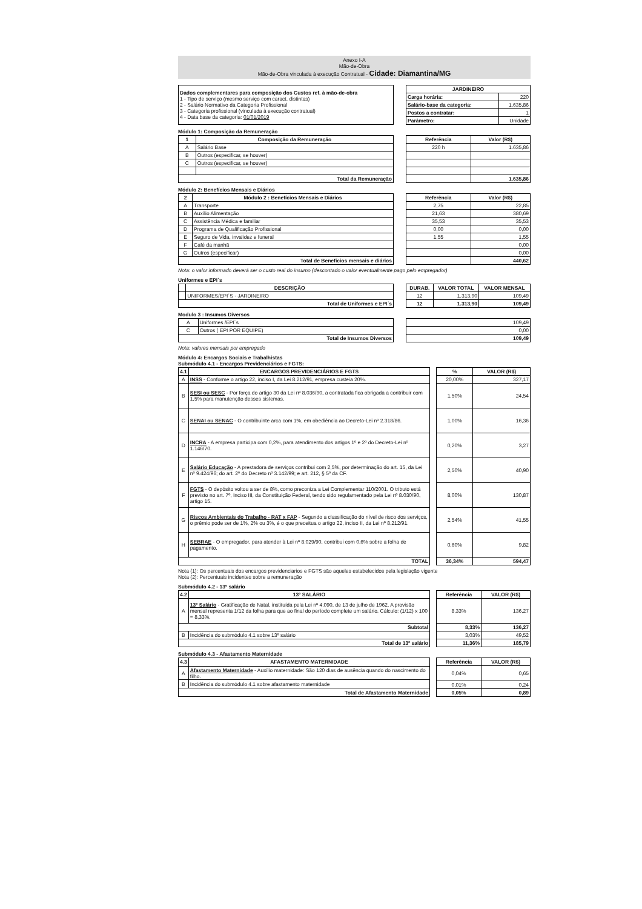Anexo I-A
Mão-de-Obra
Mão-de-Obra vinculada à execução Contratual - Cidade: Diamantina/MG
| Dados complementares para composição dos Custos ref. à mão-de-obra 1 - Tipo de serviço (mesmo serviço com caract. distintas) 2 - Salário Normativo da Categoria Profissional 3 - Categoria profissional (vinculada à execução contratual) 4 - Data base da categoria: 01/01/2019 |
| JARDINEIRO | |
| --- | --- |
| Carga horária: | 220 |
| Salário-base da categoria: | 1.635,86 |
| Postos a contratar: | 1 |
| Parâmetro: | Unidade |
Módulo 1: Composição da Remuneração
| 1 | Composição da Remuneração |
| --- | --- |
| A | Salário Base |
| B | Outros (especificar, se houver) |
| C | Outros (especificar, se houver) |
| Total da Remuneração | |
| Referência | Valor (R$) |
| --- | --- |
| 220 h | 1.635,86 |
| | 1.635,86 |
Módulo 2: Benefícios Mensais e Diários
| 2 | Módulo 2 : Benefícios Mensais e Diários |
| --- | --- |
| A | Transporte |
| B | Auxílio Alimentação |
| C | Assistência Médica e familiar |
| D | Programa de Qualificação Profissional |
| E | Seguro de Vida, invalidez e funeral |
| F | Café da manhã |
| G | Outros (especificar) |
| Total de Benefícios mensais e diários | |
| Referência | Valor (R$) |
| --- | --- |
| 2,75 | 22,85 |
| 21,63 | 380,69 |
| 35,53 | 35,53 |
| 0,00 | 0,00 |
| 1,55 | 1,55 |
| | 0,00 |
| | 0,00 |
| | 440,62 |
Nota: o valor informado deverá ser o custo real do insumo (descontado o valor eventualmente pago pelo empregador)
Uniformes e EPI´s
| | DESCRIÇÃO |
| --- | --- |
| | UNIFORMES/EPI´S - JARDINEIRO |
| Total de Uniformes e EPI´s | |
| DURAB. | VALOR TOTAL | VALOR MENSAL |
| --- | --- | --- |
| 12 | 1.313,90 | 109,49 |
| 12 | 1.313,90 | 109,49 |
Modulo 3 : Insumos Diversos
| A | Uniformes /EPI´s |
| C | Outros ( EPI POR EQUIPE) |
| Total de Insumos Diversos | |
| 109,49 |
| 0,00 |
| 109,49 |
Nota: valores mensais por empregado
Módulo 4: Encargos Sociais e Trabalhistas
Submódulo 4.1 - Encargos Previdenciários e FGTS:
| 4.1 | ENCARGOS PREVIDENCIÁRIOS E FGTS |
| --- | --- |
| A | INSS - Conforme o artigo 22, inciso I, da Lei 8.212/91, empresa custeia 20%. |
| B | SESI ou SESC - Por força do artigo 30 da Lei nº 8.036/90, a contratada fica obrigada a contribuir com 1,5% para manutenção desses sistemas. |
| C | SENAI ou SENAC - O contribuinte arca com 1%, em obediência ao Decreto-Lei nº 2.318/86. |
| D | INCRA - A empresa participa com 0,2%, para atendimento dos artigos 1º e 2º do Decreto-Lei nº 1.146/70. |
| E | Salário Educação - A prestadora de serviços contribui com 2,5%, por determinação do art. 15, da Lei nº 9.424/96; do art. 2º do Decreto nº 3.142/99; e art. 212, § 5º da CF. |
| F | FGTS - O depósito voltou a ser de 8%, como preconiza a Lei Complementar 110/2001. O tributo está previsto no art. 7º, Inciso III, da Constituição Federal, tendo sido regulamentado pela Lei nº 8.030/90, artigo 15. |
| G | Riscos Ambientais do Trabalho - RAT x FAP - Segundo a classificação do nível de risco dos serviços, o prêmio pode ser de 1%, 2% ou 3%, é o que preceitua o artigo 22, inciso II, da Lei nº 8.212/91. |
| H | SEBRAE - O empregador, para atender à Lei nº 8.029/90, contribui com 0,6% sobre a folha de pagamento. |
| TOTAL | |
| % | VALOR (R$) |
| --- | --- |
| 20,00% | 327,17 |
| 1,50% | 24,54 |
| 1,00% | 16,36 |
| 0,20% | 3,27 |
| 2,50% | 40,90 |
| 8,00% | 130,87 |
| 2,54% | 41,55 |
| 0,60% | 9,82 |
| 36,34% | 594,47 |
Nota (1): Os percentuais dos encargos previdenciarios e FGTS são aqueles estabelecidos pela legislação vigente
Nota (2): Percentuais incidentes sobre a remuneração
Submódulo 4.2 - 13º salário
| 4.2 | 13º SALÁRIO |
| --- | --- |
| A | 13º Salário - Gratificação de Natal, instituída pela Lei nº 4.090, de 13 de julho de 1962. A provisão mensal representa 1/12 da folha para que ao final do período complete um salário. Cálculo: (1/12) x 100 = 8,33%. |
| Subtotal | |
| B | Incidência do submódulo 4.1 sobre 13º salário |
| Total de 13º salário | |
| Referência | VALOR (R$) |
| --- | --- |
| 8,33% | 136,27 |
| 8,33% | 136,27 |
| 3,03% | 49,52 |
| 11,36% | 185,79 |
Submódulo 4.3 - Afastamento Maternidade
| 4.3 | AFASTAMENTO MATERNIDADE |
| --- | --- |
| A | Afastamento Maternidade - Auxílio maternidade: São 120 dias de ausência quando do nascimento do filho. |
| B | Incidência do submódulo 4.1 sobre afastamento maternidade |
| Total de Afastamento Maternidade | |
| Referência | VALOR (R$) |
| --- | --- |
| 0,04% | 0,65 |
| 0,01% | 0,24 |
| 0,05% | 0,89 |